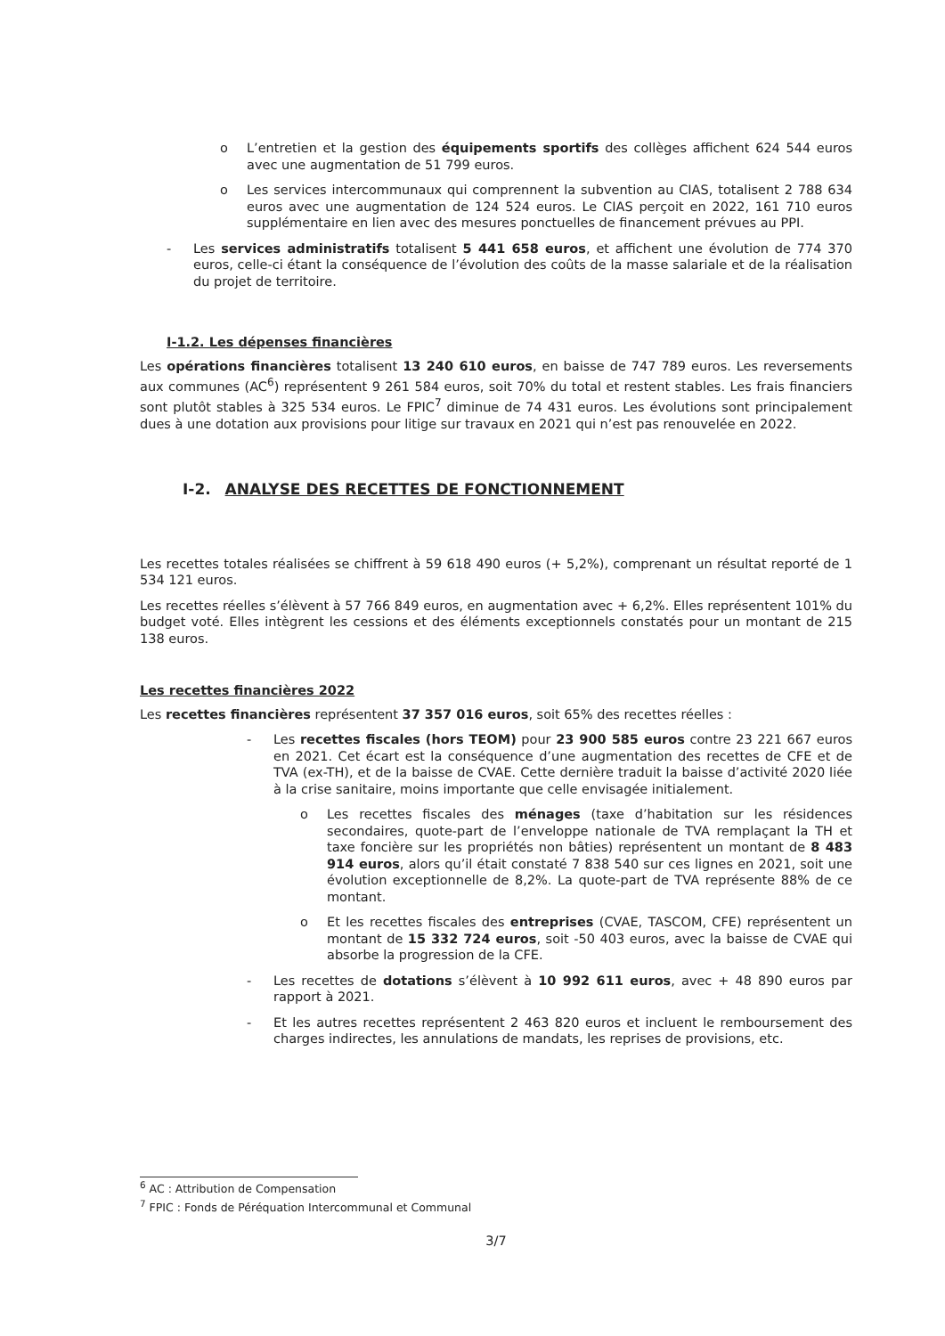o L’entretien et la gestion des équipements sportifs des collèges affichent 624 544 euros avec une augmentation de 51 799 euros.
o Les services intercommunaux qui comprennent la subvention au CIAS, totalisent 2 788 634 euros avec une augmentation de 124 524 euros. Le CIAS perçoit en 2022, 161 710 euros supplémentaire en lien avec des mesures ponctuelles de financement prévues au PPI.
- Les services administratifs totalisent 5 441 658 euros, et affichent une évolution de 774 370 euros, celle-ci étant la conséquence de l’évolution des coûts de la masse salariale et de la réalisation du projet de territoire.
I-1.2. Les dépenses financières
Les opérations financières totalisent 13 240 610 euros, en baisse de 747 789 euros. Les reversements aux communes (AC<sup>6</sup>) représentent 9 261 584 euros, soit 70% du total et restent stables. Les frais financiers sont plutôt stables à 325 534 euros. Le FPIC<sup>7</sup> diminue de 74 431 euros. Les évolutions sont principalement dues à une dotation aux provisions pour litige sur travaux en 2021 qui n’est pas renouvelée en 2022.
I-2. ANALYSE DES RECETTES DE FONCTIONNEMENT
Les recettes totales réalisées se chiffrent à 59 618 490 euros (+ 5,2%), comprenant un résultat reporté de 1 534 121 euros.
Les recettes réelles s’élèvent à 57 766 849 euros, en augmentation avec + 6,2%. Elles représentent 101% du budget voté. Elles intègrent les cessions et des éléments exceptionnels constatés pour un montant de 215 138 euros.
Les recettes financières 2022
Les recettes financières représentent 37 357 016 euros, soit 65% des recettes réelles :
- Les recettes fiscales (hors TEOM) pour 23 900 585 euros contre 23 221 667 euros en 2021. Cet écart est la conséquence d’une augmentation des recettes de CFE et de TVA (ex-TH), et de la baisse de CVAE. Cette dernière traduit la baisse d’activité 2020 liée à la crise sanitaire, moins importante que celle envisagée initialement.
o Les recettes fiscales des ménages (taxe d’habitation sur les résidences secondaires, quote-part de l’enveloppe nationale de TVA remplaçant la TH et taxe foncière sur les propriétés non bâties) représentent un montant de 8 483 914 euros, alors qu’il était constaté 7 838 540 sur ces lignes en 2021, soit une évolution exceptionnelle de 8,2%. La quote-part de TVA représente 88% de ce montant.
o Et les recettes fiscales des entreprises (CVAE, TASCOM, CFE) représentent un montant de 15 332 724 euros, soit -50 403 euros, avec la baisse de CVAE qui absorbe la progression de la CFE.
- Les recettes de dotations s’élèvent à 10 992 611 euros, avec + 48 890 euros par rapport à 2021.
- Et les autres recettes représentent 2 463 820 euros et incluent le remboursement des charges indirectes, les annulations de mandats, les reprises de provisions, etc.
<sup>6</sup> AC : Attribution de Compensation
<sup>7</sup> FPIC : Fonds de Péréquation Intercommunal et Communal
3/7